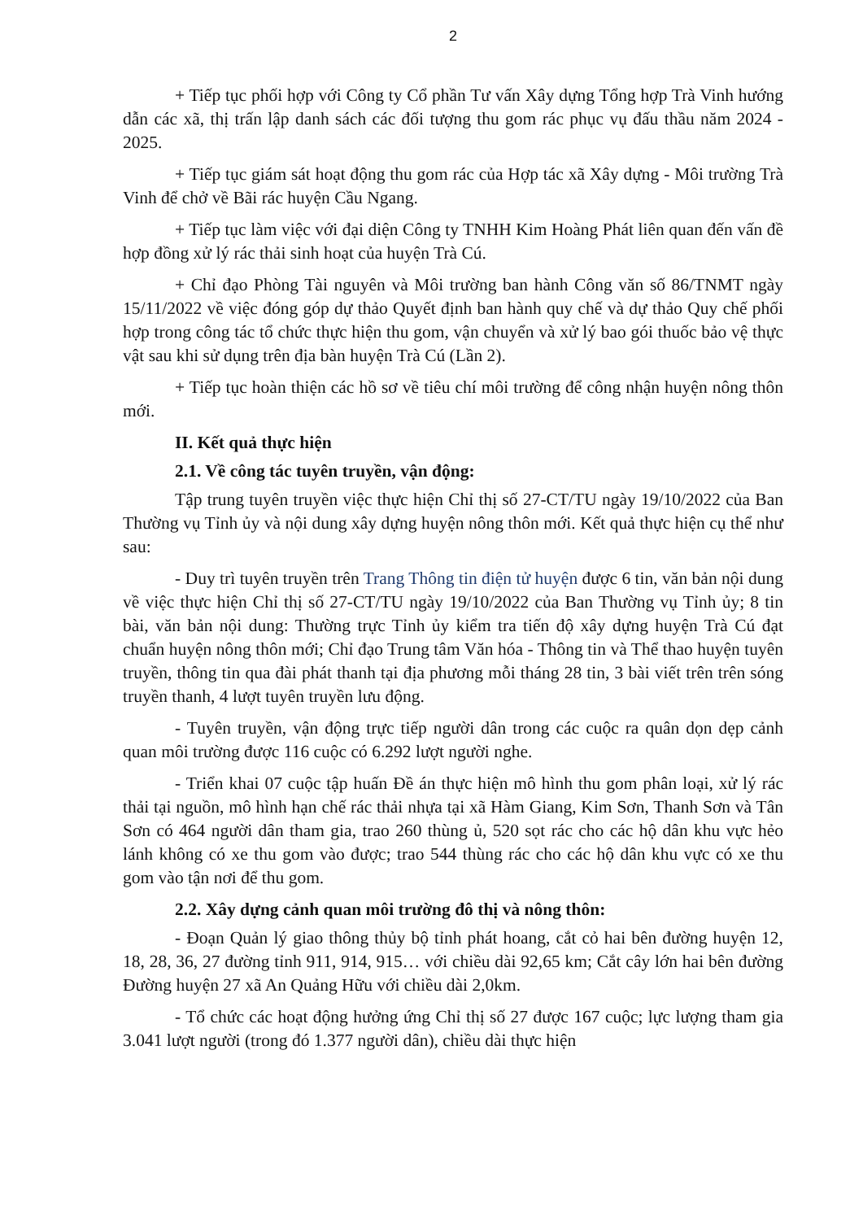2
+ Tiếp tục phối hợp với Công ty Cổ phần Tư vấn Xây dựng Tổng hợp Trà Vinh hướng dẫn các xã, thị trấn lập danh sách các đối tượng thu gom rác phục vụ đấu thầu năm 2024 - 2025.
+ Tiếp tục giám sát hoạt động thu gom rác của Hợp tác xã Xây dựng - Môi trường Trà Vinh để chở về Bãi rác huyện Cầu Ngang.
+ Tiếp tục làm việc với đại diện Công ty TNHH Kim Hoàng Phát liên quan đến vấn đề hợp đồng xử lý rác thải sinh hoạt của huyện Trà Cú.
+ Chỉ đạo Phòng Tài nguyên và Môi trường ban hành Công văn số 86/TNMT ngày 15/11/2022 về việc đóng góp dự thảo Quyết định ban hành quy chế và dự thảo Quy chế phối hợp trong công tác tổ chức thực hiện thu gom, vận chuyển và xử lý bao gói thuốc bảo vệ thực vật sau khi sử dụng trên địa bàn huyện Trà Cú (Lần 2).
+ Tiếp tục hoàn thiện các hồ sơ về tiêu chí môi trường để công nhận huyện nông thôn mới.
II. Kết quả thực hiện
2.1. Về công tác tuyên truyền, vận động:
Tập trung tuyên truyền việc thực hiện Chỉ thị số 27-CT/TU ngày 19/10/2022 của Ban Thường vụ Tỉnh ủy và nội dung xây dựng huyện nông thôn mới. Kết quả thực hiện cụ thể như sau:
- Duy trì tuyên truyền trên Trang Thông tin điện tử huyện được 6 tin, văn bản nội dung về việc thực hiện Chỉ thị số 27-CT/TU ngày 19/10/2022 của Ban Thường vụ Tỉnh ủy; 8 tin bài, văn bản nội dung: Thường trực Tỉnh ủy kiểm tra tiến độ xây dựng huyện Trà Cú đạt chuẩn huyện nông thôn mới; Chỉ đạo Trung tâm Văn hóa - Thông tin và Thể thao huyện tuyên truyền, thông tin qua đài phát thanh tại địa phương mỗi tháng 28 tin, 3 bài viết trên trên sóng truyền thanh, 4 lượt tuyên truyền lưu động.
- Tuyên truyền, vận động trực tiếp người dân trong các cuộc ra quân dọn dẹp cảnh quan môi trường được 116 cuộc có 6.292 lượt người nghe.
- Triển khai 07 cuộc tập huấn Đề án thực hiện mô hình thu gom phân loại, xử lý rác thải tại nguồn, mô hình hạn chế rác thải nhựa tại xã Hàm Giang, Kim Sơn, Thanh Sơn và Tân Sơn có 464 người dân tham gia, trao 260 thùng ủ, 520 sọt rác cho các hộ dân khu vực hẻo lánh không có xe thu gom vào được; trao 544 thùng rác cho các hộ dân khu vực có xe thu gom vào tận nơi để thu gom.
2.2. Xây dựng cảnh quan môi trường đô thị và nông thôn:
- Đoạn Quản lý giao thông thủy bộ tỉnh phát hoang, cắt cỏ hai bên đường huyện 12, 18, 28, 36, 27 đường tỉnh 911, 914, 915… với chiều dài 92,65 km; Cắt cây lớn hai bên đường Đường huyện 27 xã An Quảng Hữu với chiều dài 2,0km.
- Tổ chức các hoạt động hưởng ứng Chỉ thị số 27 được 167 cuộc; lực lượng tham gia 3.041 lượt người (trong đó 1.377 người dân), chiều dài thực hiện